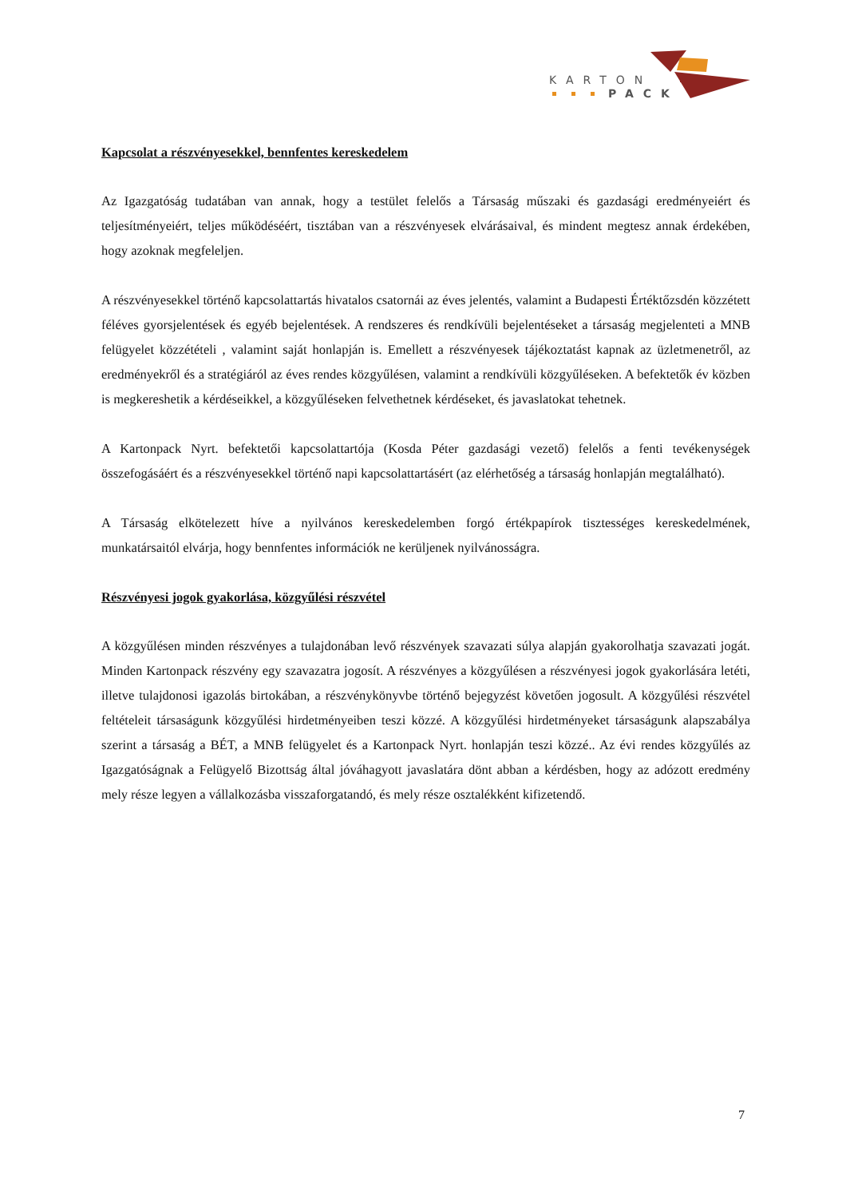KARTON
PACK
Kapcsolat a részvényesekkel, bennfentes kereskedelem
Az Igazgatóság tudatában van annak, hogy a testület felelős a Társaság műszaki és gazdasági eredményeiért és teljesítményeiért, teljes működéséért, tisztában van a részvényesek elvárásaival, és mindent megtesz annak érdekében, hogy azoknak megfeleljen.
A részvényesekkel történő kapcsolattartás hivatalos csatornái az éves jelentés, valamint a Budapesti Értéktőzsdén közzétett féléves gyorsjelentések és egyéb bejelentések. A rendszeres és rendkívüli bejelentéseket a társaság megjelenteti a MNB felügyelet közzétételi , valamint saját honlapján is. Emellett a részvényesek tájékoztatást kapnak az üzletmenetről, az eredményekről és a stratégiáról az éves rendes közgyűlésen, valamint a rendkívüli közgyűléseken. A befektetők év közben is megkereshetik a kérdéseikkel, a közgyűléseken felvethetnek kérdéseket, és javaslatokat tehetnek.
A Kartonpack Nyrt. befektetői kapcsolattartója (Kosda Péter gazdasági vezető) felelős a fenti tevékenységek összefogásáért és a részvényesekkel történő napi kapcsolattartásért (az elérhetőség a társaság honlapján megtalálható).
A Társaság elkötelezett híve a nyilvános kereskedelemben forgó értékpapírok tisztességes kereskedelmének, munkatársaitól elvárja, hogy bennfentes információk ne kerüljenek nyilvánosságra.
Részvényesi jogok gyakorlása, közgyűlési részvétel
A közgyűlésen minden részvényes a tulajdonában levő részvények szavazati súlya alapján gyakorolhatja szavazati jogát. Minden Kartonpack részvény egy szavazatra jogosít. A részvényes a közgyűlésen a részvényesi jogok gyakorlására letéti, illetve tulajdonosi igazolás birtokában, a részvénykönyvbe történő bejegyzést követően jogosult. A közgyűlési részvétel feltételeit társaságunk közgyűlési hirdetményeiben teszi közzé. A közgyűlési hirdetményeket társaságunk alapszabálya szerint a társaság a BÉT, a MNB felügyelet és a Kartonpack Nyrt. honlapján teszi közzé.. Az évi rendes közgyűlés az Igazgatóságnak a Felügyelő Bizottság által jóváhagyott javaslatára dönt abban a kérdésben, hogy az adózott eredmény mely része legyen a vállalkozásba visszaforgatandó, és mely része osztalékként kifizetendő.
7